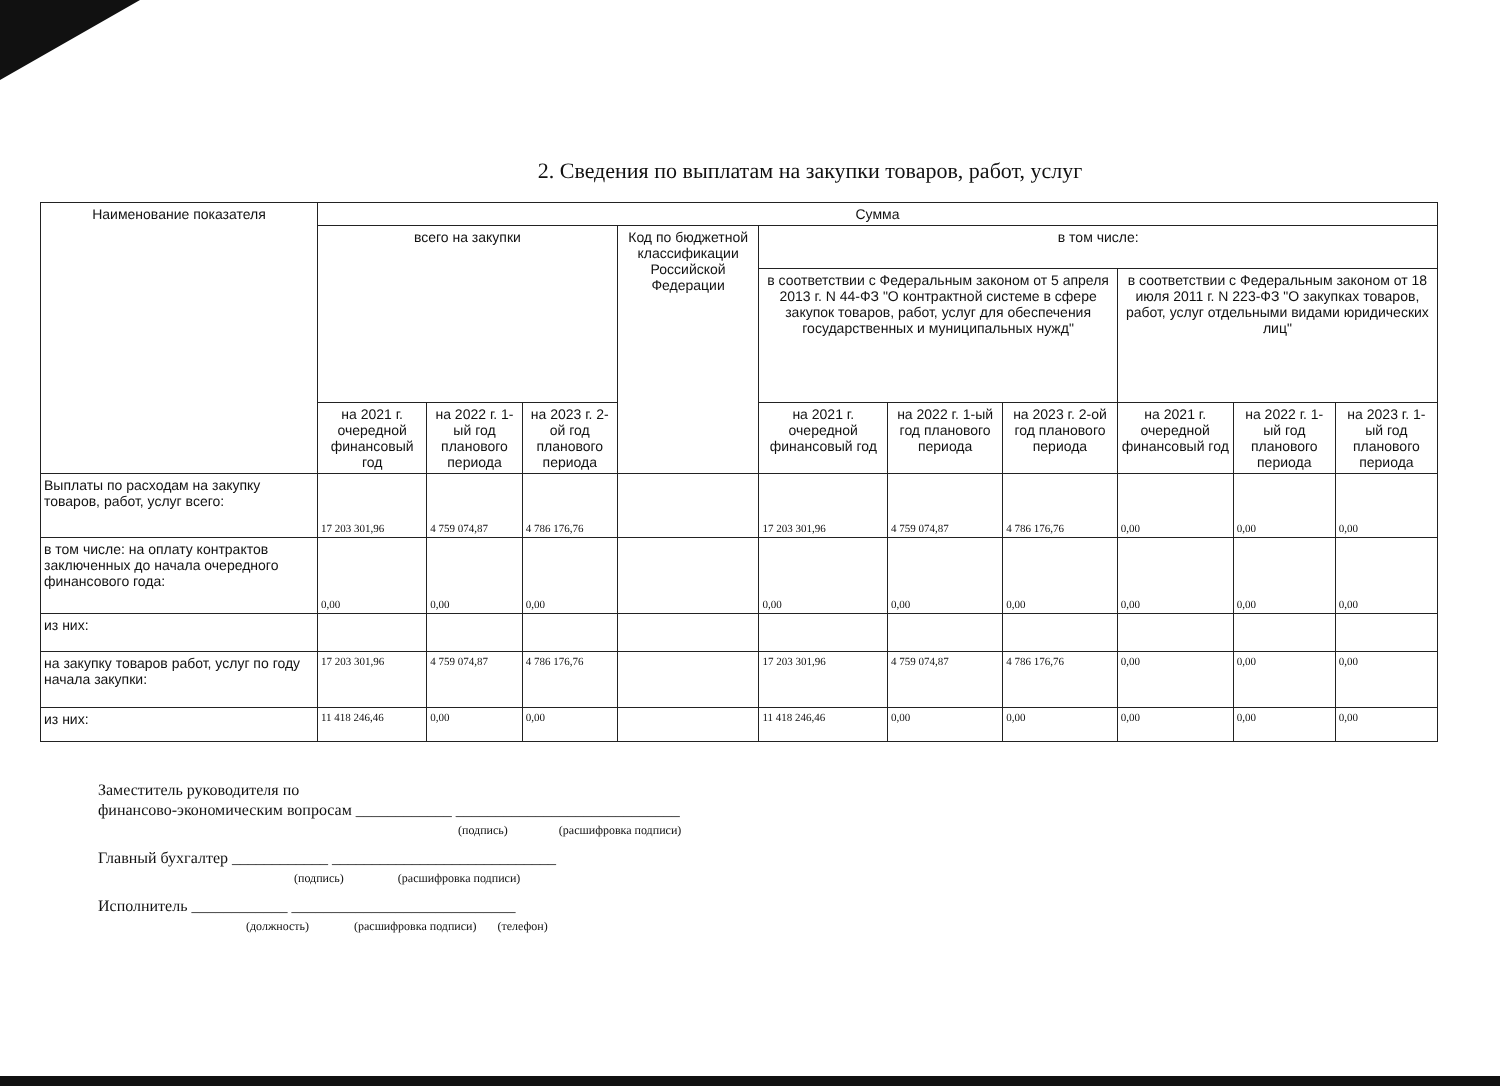2. Сведения по выплатам на закупки товаров, работ, услуг
| Наименование показателя | Сумма | | | | | | | | | |
| --- | --- | --- | --- | --- | --- | --- | --- | --- | --- | --- |
| | всего на закупки | | | Код по бюджетной классификации Российской Федерации | в том числе: | | | | | |
| | | | | | в соответствии с Федеральным законом от 5 апреля 2013 г. N 44-ФЗ "О контрактной системе в сфере закупок товаров, работ, услуг для обеспечения государственных и муниципальных нужд" | | | в соответствии с Федеральным законом от 18 июля 2011 г. N 223-ФЗ "О закупках товаров, работ, услуг отдельными видами юридических лиц" | | |
| | на 2021 г. очередной финансовый год | на 2022 г. 1-ый год планового периода | на 2023 г. 2-ой год планового периода | | на 2021 г. очередной финансовый год | на 2022 г. 1-ый год планового периода | на 2023 г. 2-ой год планового периода | на 2021 г. очередной финансовый год | на 2022 г. 1-ый год планового периода | на 2023 г. 1-ый год планового периода |
| Выплаты по расходам на закупку товаров, работ, услуг всего: | 17 203 301,96 | 4 759 074,87 | 4 786 176,76 | | 17 203 301,96 | 4 759 074,87 | 4 786 176,76 | 0,00 | 0,00 | 0,00 |
| в том числе: на оплату контрактов заключенных до начала очередного финансового года: | 0,00 | 0,00 | 0,00 | | 0,00 | 0,00 | 0,00 | 0,00 | 0,00 | 0,00 |
| из них: | | | | | | | | | | |
| на закупку товаров работ, услуг по году начала закупки: | 17 203 301,96 | 4 759 074,87 | 4 786 176,76 | | 17 203 301,96 | 4 759 074,87 | 4 786 176,76 | 0,00 | 0,00 | 0,00 |
| из них: | 11 418 246,46 | 0,00 | 0,00 | | 11 418 246,46 | 0,00 | 0,00 | 0,00 | 0,00 | 0,00 |
Заместитель руководителя по
финансово-экономическим вопросам ____________ ____________________________
(подпись) (расшифровка подписи)
Главный бухгалтер ____________ ____________________________
(подпись) (расшифровка подписи)
Исполнитель ____________ ____________________________
(должность) (расшифровка подписи) (телефон)